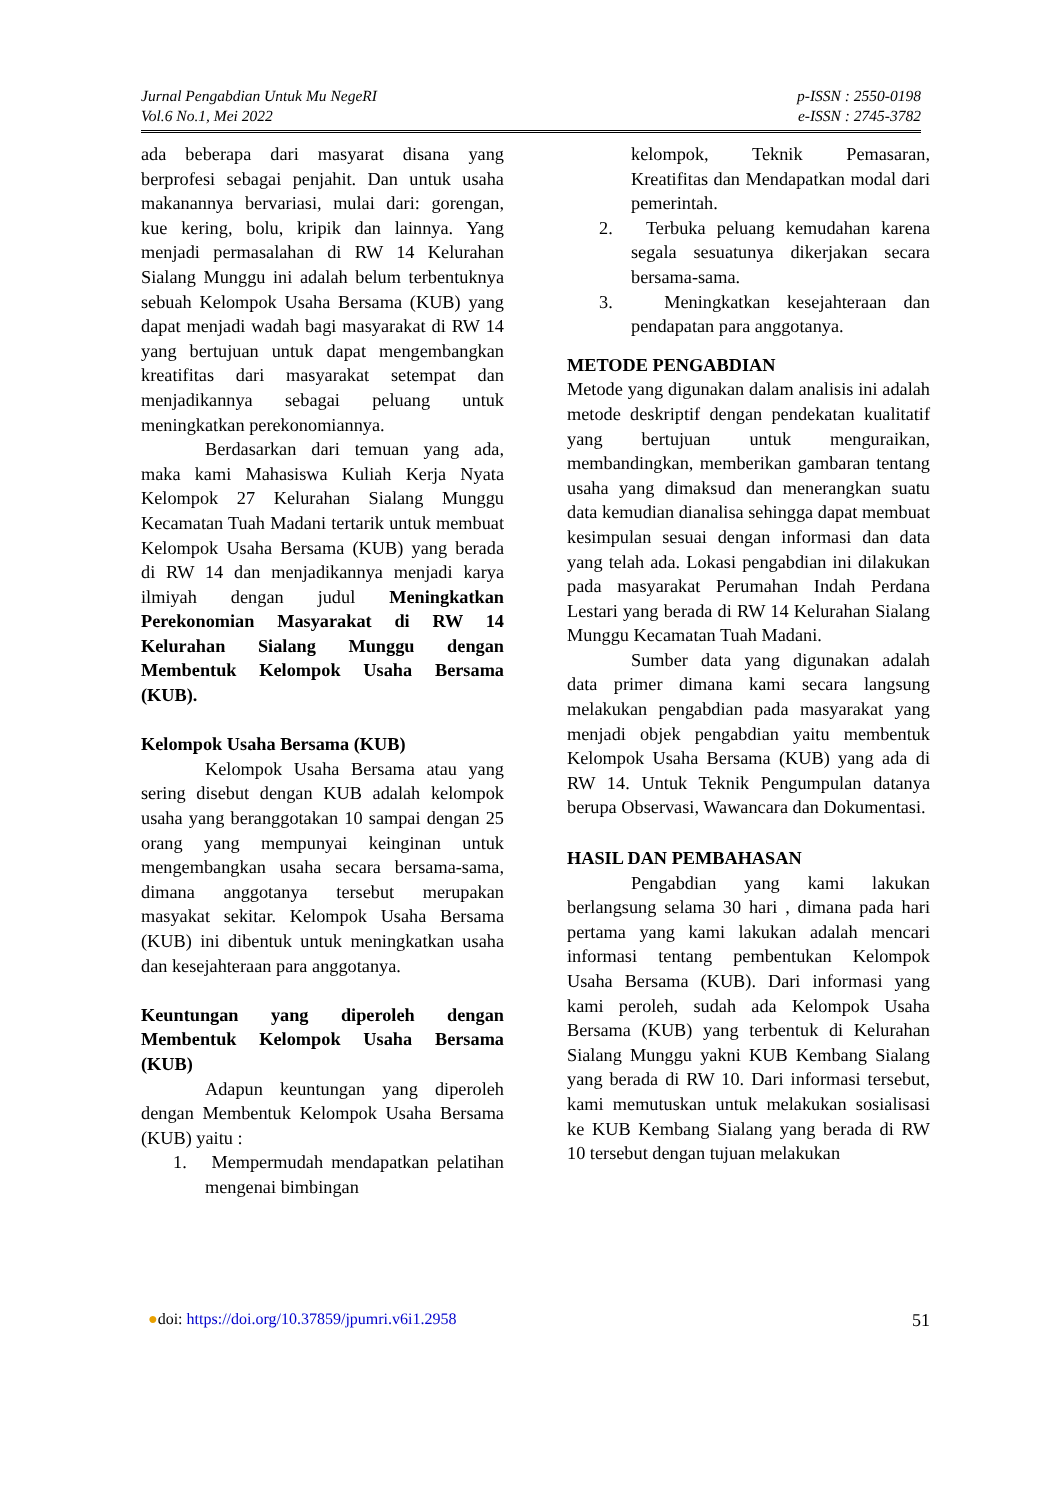Jurnal Pengabdian Untuk Mu NegeRI
Vol.6 No.1, Mei 2022
p-ISSN : 2550-0198
e-ISSN : 2745-3782
ada beberapa dari masyarat disana yang berprofesi sebagai penjahit. Dan untuk usaha makanannya bervariasi, mulai dari: gorengan, kue kering, bolu, kripik dan lainnya. Yang menjadi permasalahan di RW 14 Kelurahan Sialang Munggu ini adalah belum terbentuknya sebuah Kelompok Usaha Bersama (KUB) yang dapat menjadi wadah bagi masyarakat di RW 14 yang bertujuan untuk dapat mengembangkan kreatifitas dari masyarakat setempat dan menjadikannya sebagai peluang untuk meningkatkan perekonomiannya.
Berdasarkan dari temuan yang ada, maka kami Mahasiswa Kuliah Kerja Nyata Kelompok 27 Kelurahan Sialang Munggu Kecamatan Tuah Madani tertarik untuk membuat Kelompok Usaha Bersama (KUB) yang berada di RW 14 dan menjadikannya menjadi karya ilmiyah dengan judul Meningkatkan Perekonomian Masyarakat di RW 14 Kelurahan Sialang Munggu dengan Membentuk Kelompok Usaha Bersama (KUB).
Kelompok Usaha Bersama (KUB)
Kelompok Usaha Bersama atau yang sering disebut dengan KUB adalah kelompok usaha yang beranggotakan 10 sampai dengan 25 orang yang mempunyai keinginan untuk mengembangkan usaha secara bersama-sama, dimana anggotanya tersebut merupakan masyakat sekitar. Kelompok Usaha Bersama (KUB) ini dibentuk untuk meningkatkan usaha dan kesejahteraan para anggotanya.
Keuntungan yang diperoleh dengan Membentuk Kelompok Usaha Bersama (KUB)
Adapun keuntungan yang diperoleh dengan Membentuk Kelompok Usaha Bersama (KUB) yaitu :
1. Mempermudah mendapatkan pelatihan mengenai bimbingan
kelompok, Teknik Pemasaran, Kreatifitas dan Mendapatkan modal dari pemerintah.
2. Terbuka peluang kemudahan karena segala sesuatunya dikerjakan secara bersama-sama.
3. Meningkatkan kesejahteraan dan pendapatan para anggotanya.
METODE PENGABDIAN
Metode yang digunakan dalam analisis ini adalah metode deskriptif dengan pendekatan kualitatif yang bertujuan untuk menguraikan, membandingkan, memberikan gambaran tentang usaha yang dimaksud dan menerangkan suatu data kemudian dianalisa sehingga dapat membuat kesimpulan sesuai dengan informasi dan data yang telah ada. Lokasi pengabdian ini dilakukan pada masyarakat Perumahan Indah Perdana Lestari yang berada di RW 14 Kelurahan Sialang Munggu Kecamatan Tuah Madani.
Sumber data yang digunakan adalah data primer dimana kami secara langsung melakukan pengabdian pada masyarakat yang menjadi objek pengabdian yaitu membentuk Kelompok Usaha Bersama (KUB) yang ada di RW 14. Untuk Teknik Pengumpulan datanya berupa Observasi, Wawancara dan Dokumentasi.
HASIL DAN PEMBAHASAN
Pengabdian yang kami lakukan berlangsung selama 30 hari , dimana pada hari pertama yang kami lakukan adalah mencari informasi tentang pembentukan Kelompok Usaha Bersama (KUB). Dari informasi yang kami peroleh, sudah ada Kelompok Usaha Bersama (KUB) yang terbentuk di Kelurahan Sialang Munggu yakni KUB Kembang Sialang yang berada di RW 10. Dari informasi tersebut, kami memutuskan untuk melakukan sosialisasi ke KUB Kembang Sialang yang berada di RW 10 tersebut dengan tujuan melakukan
●doi: https://doi.org/10.37859/jpumri.v6i1.2958
51